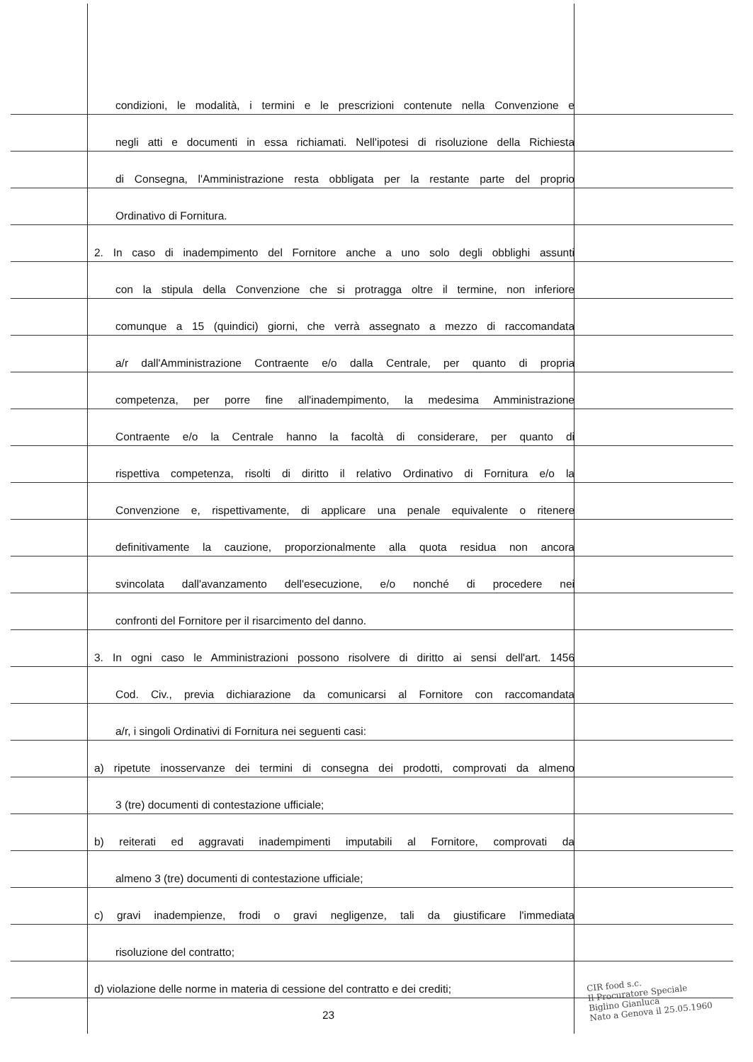condizioni, le modalità, i termini e le prescrizioni contenute nella Convenzione e
negli atti e documenti in essa richiamati. Nell'ipotesi di risoluzione della Richiesta
di Consegna, l'Amministrazione resta obbligata per la restante parte del proprio
Ordinativo di Fornitura.
2. In caso di inadempimento del Fornitore anche a uno solo degli obblighi assunti
con la stipula della Convenzione che si protragga oltre il termine, non inferiore
comunque a 15 (quindici) giorni, che verrà assegnato a mezzo di raccomandata
a/r dall'Amministrazione Contraente e/o dalla Centrale, per quanto di propria
competenza, per porre fine all'inadempimento, la medesima Amministrazione
Contraente e/o la Centrale hanno la facoltà di considerare, per quanto di
rispettiva competenza, risolti di diritto il relativo Ordinativo di Fornitura e/o la
Convenzione e, rispettivamente, di applicare una penale equivalente o ritenere
definitivamente la cauzione, proporzionalmente alla quota residua non ancora
svincolata dall'avanzamento dell'esecuzione, e/o nonché di procedere nei
confronti del Fornitore per il risarcimento del danno.
3. In ogni caso le Amministrazioni possono risolvere di diritto ai sensi dell'art. 1456
Cod. Civ., previa dichiarazione da comunicarsi al Fornitore con raccomandata
a/r, i singoli Ordinativi di Fornitura nei seguenti casi:
a) ripetute inosservanze dei termini di consegna dei prodotti, comprovati da almeno
3 (tre) documenti di contestazione ufficiale;
b) reiterati ed aggravati inadempimenti imputabili al Fornitore, comprovati da
almeno 3 (tre) documenti di contestazione ufficiale;
c) gravi inadempienze, frodi o gravi negligenze, tali da giustificare l'immediata
risoluzione del contratto;
d) violazione delle norme in materia di cessione del contratto e dei crediti;
23
CIR food s.c.
Il Procuratore Speciale
Biglino Gianluca
Nato a Genova il 25.05.1960